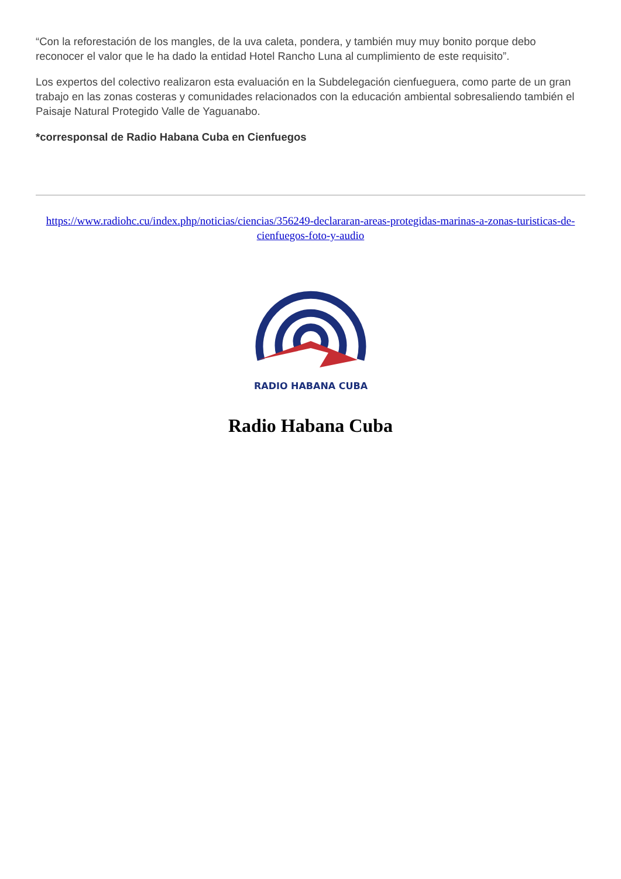“Con la reforestación de los mangles, de la uva caleta, pondera, y también muy muy bonito porque debo reconocer el valor que le ha dado la entidad Hotel Rancho Luna al cumplimiento de este requisito”.
Los expertos del colectivo realizaron esta evaluación en la Subdelegación cienfueguera, como parte de un gran trabajo en las zonas costeras y comunidades relacionados con la educación ambiental sobresaliendo también el Paisaje Natural Protegido Valle de Yaguanabo.
*corresponsal de Radio Habana Cuba en Cienfuegos
https://www.radiohc.cu/index.php/noticias/ciencias/356249-declararan-areas-protegidas-marinas-a-zonas-turisticas-de-cienfuegos-foto-y-audio
RADIO HABANA CUBA
Radio Habana Cuba